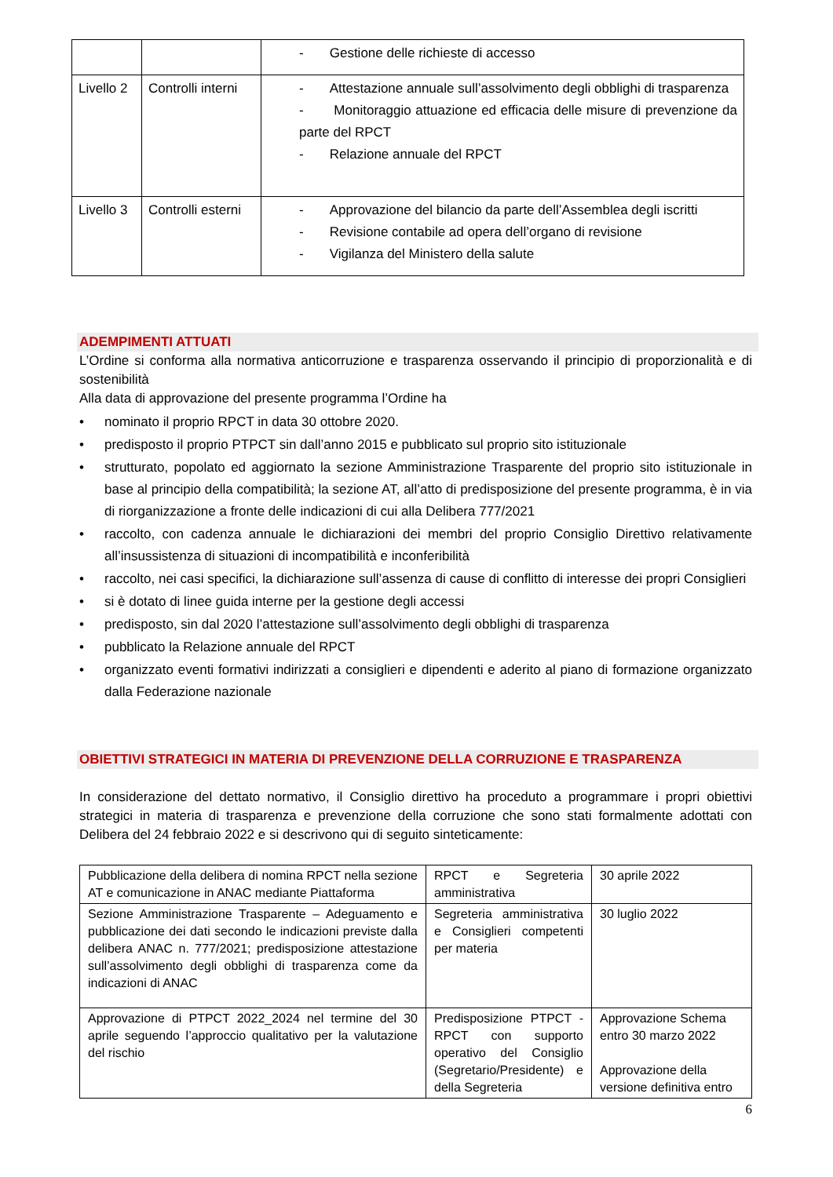| | | - Gestione delle richieste di accesso |
| Livello 2 | Controlli interni | - Attestazione annuale sull’assolvimento degli obblighi di trasparenza - Monitoraggio attuazione ed efficacia delle misure di prevenzione da parte del RPCT - Relazione annuale del RPCT |
| Livello 3 | Controlli esterni | - Approvazione del bilancio da parte dell’Assemblea degli iscritti - Revisione contabile ad opera dell’organo di revisione - Vigilanza del Ministero della salute |
ADEMPIMENTI ATTUATI
L’Ordine si conforma alla normativa anticorruzione e trasparenza osservando il principio di proporzionalità e di sostenibilità
Alla data di approvazione del presente programma l’Ordine ha
• nominato il proprio RPCT in data 30 ottobre 2020.
• predisposto il proprio PTPCT sin dall’anno 2015 e pubblicato sul proprio sito istituzionale
• strutturato, popolato ed aggiornato la sezione Amministrazione Trasparente del proprio sito istituzionale in base al principio della compatibilità; la sezione AT, all’atto di predisposizione del presente programma, è in via di riorganizzazione a fronte delle indicazioni di cui alla Delibera 777/2021
• raccolto, con cadenza annuale le dichiarazioni dei membri del proprio Consiglio Direttivo relativamente all’insussistenza di situazioni di incompatibilità e inconferibilità
• raccolto, nei casi specifici, la dichiarazione sull’assenza di cause di conflitto di interesse dei propri Consiglieri
• si è dotato di linee guida interne per la gestione degli accessi
• predisposto, sin dal 2020 l’attestazione sull’assolvimento degli obblighi di trasparenza
• pubblicato la Relazione annuale del RPCT
• organizzato eventi formativi indirizzati a consiglieri e dipendenti e aderito al piano di formazione organizzato dalla Federazione nazionale
OBIETTIVI STRATEGICI IN MATERIA DI PREVENZIONE DELLA CORRUZIONE E TRASPARENZA
In considerazione del dettato normativo, il Consiglio direttivo ha proceduto a programmare i propri obiettivi strategici in materia di trasparenza e prevenzione della corruzione che sono stati formalmente adottati con Delibera del 24 febbraio 2022 e si descrivono qui di seguito sinteticamente:
| Pubblicazione della delibera di nomina RPCT nella sezione AT e comunicazione in ANAC mediante Piattaforma | RPCT e Segreteria amministrativa | 30 aprile 2022 |
| Sezione Amministrazione Trasparente – Adeguamento e pubblicazione dei dati secondo le indicazioni previste dalla delibera ANAC n. 777/2021; predisposizione attestazione sull’assolvimento degli obblighi di trasparenza come da indicazioni di ANAC | Segreteria amministrativa e Consiglieri competenti per materia | 30 luglio 2022 |
| Approvazione di PTPCT 2022_2024 nel termine del 30 aprile seguendo l’approccio qualitativo per la valutazione del rischio | Predisposizione PTPCT - RPCT con supporto operativo del Consiglio (Segretario/Presidente) e della Segreteria | Approvazione Schema entro 30 marzo 2022 Approvazione della versione definitiva entro |
6